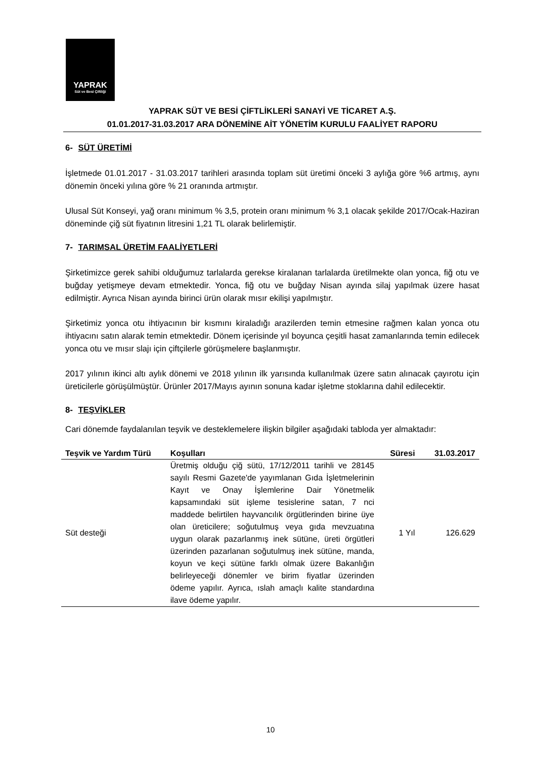YAPRAK
Süt ve Besi Çiftliği
YAPRAK SÜT VE BESİ ÇİFTLİKLERİ SANAYİ VE TİCARET A.Ş.
01.01.2017-31.03.2017 ARA DÖNEMİNE AİT YÖNETİM KURULU FAALİYET RAPORU
6- SÜT ÜRETİMİ
İşletmede 01.01.2017 - 31.03.2017 tarihleri arasında toplam süt üretimi önceki 3 aylığa göre %6 artmış, aynı dönemin önceki yılına göre % 21 oranında artmıştır.
Ulusal Süt Konseyi, yağ oranı minimum % 3,5, protein oranı minimum % 3,1 olacak şekilde 2017/Ocak-Haziran döneminde çiğ süt fiyatının litresini 1,21 TL olarak belirlemiştir.
7- TARIMSAL ÜRETİM FAALİYETLERİ
Şirketimizce gerek sahibi olduğumuz tarlalarda gerekse kiralanan tarlalarda üretilmekte olan yonca, fiğ otu ve buğday yetişmeye devam etmektedir. Yonca, fiğ otu ve buğday Nisan ayında silaj yapılmak üzere hasat edilmiştir. Ayrıca Nisan ayında birinci ürün olarak mısır ekilişi yapılmıştır.
Şirketimiz yonca otu ihtiyacının bir kısmını kiraladığı arazilerden temin etmesine rağmen kalan yonca otu ihtiyacını satın alarak temin etmektedir. Dönem içerisinde yıl boyunca çeşitli hasat zamanlarında temin edilecek yonca otu ve mısır slajı için çiftçilerle görüşmelere başlanmıştır.
2017 yılının ikinci altı aylık dönemi ve 2018 yılının ilk yarısında kullanılmak üzere satın alınacak çayırotu için üreticilerle görüşülmüştür. Ürünler 2017/Mayıs ayının sonuna kadar işletme stoklarına dahil edilecektir.
8- TEŞVİKLER
Cari dönemde faydalanılan teşvik ve desteklemelere ilişkin bilgiler aşağıdaki tabloda yer almaktadır:
| Teşvik ve Yardım Türü | Koşulları | Süresi | 31.03.2017 |
| --- | --- | --- | --- |
| Süt desteği | Üretmiş olduğu çiğ sütü, 17/12/2011 tarihli ve 28145 sayılı Resmi Gazete'de yayımlanan Gıda İşletmelerinin Kayıt ve Onay İşlemlerine Dair Yönetmelik kapsamındaki süt işleme tesislerine satan, 7 nci maddede belirtilen hayvancılık örgütlerinden birine üye olan üreticilere; soğutulmuş veya gıda mevzuatına uygun olarak pazarlanmış inek sütüne, üreti örgütleri üzerinden pazarlanan soğutulmuş inek sütüne, manda, koyun ve keçi sütüne farklı olmak üzere Bakanlığın belirleyeceği dönemler ve birim fiyatlar üzerinden ödeme yapılır. Ayrıca, ıslah amaçlı kalite standardına ilave ödeme yapılır. | 1 Yıl | 126.629 |
10